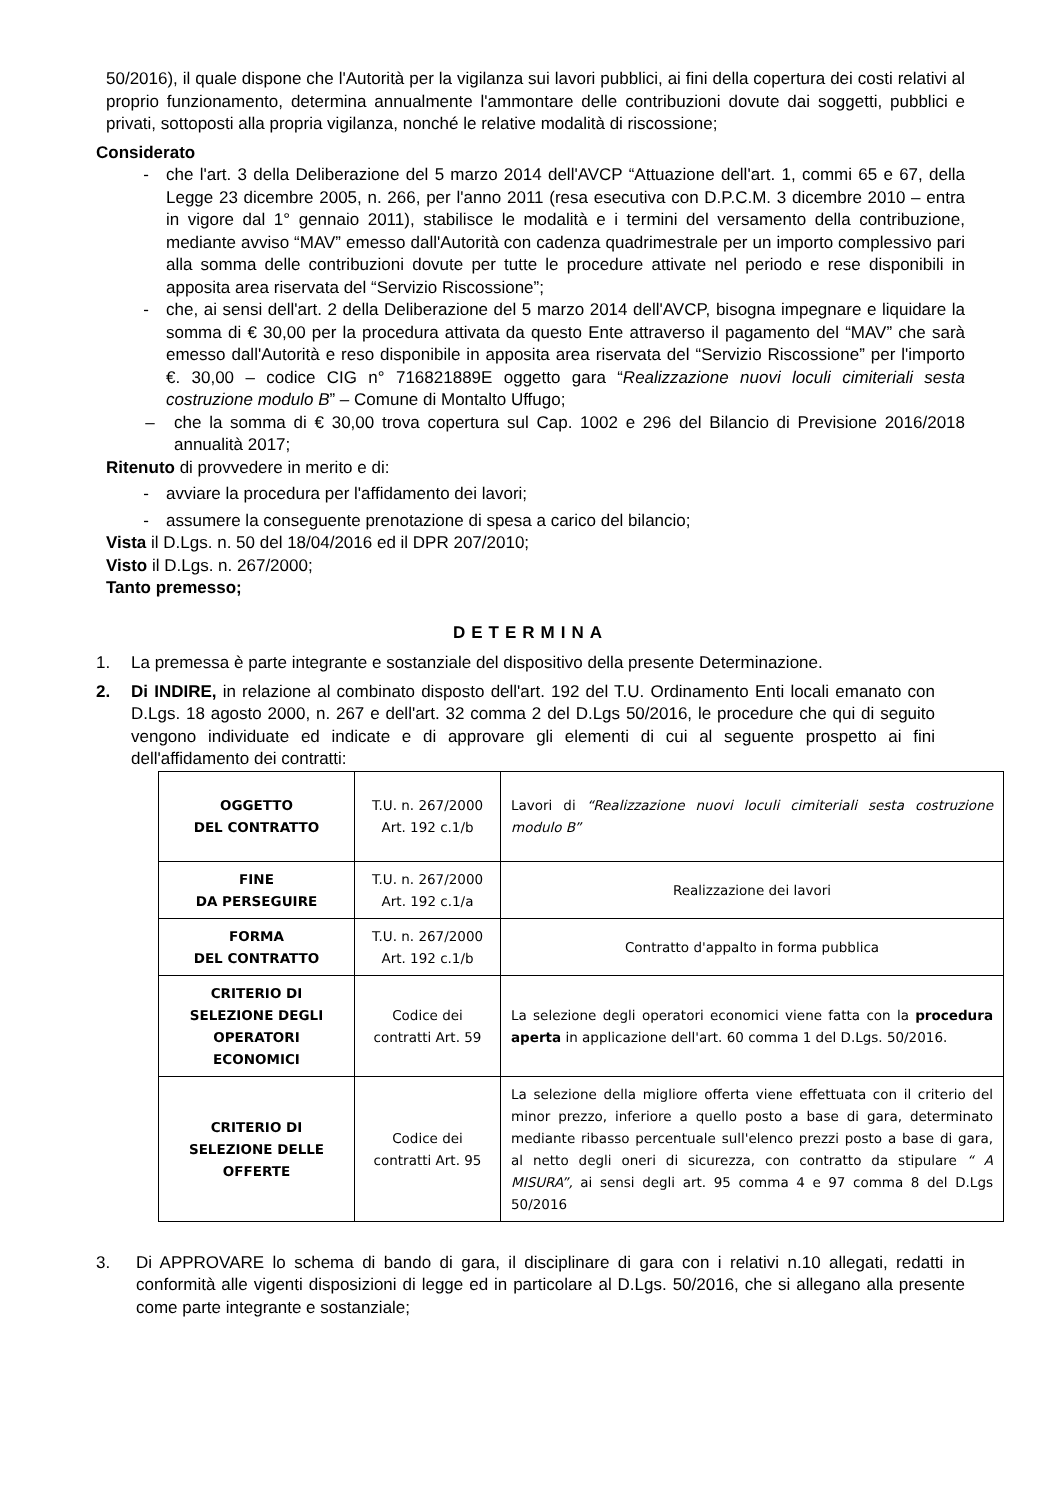50/2016), il quale dispone che l'Autorità per la vigilanza sui lavori pubblici, ai fini della copertura dei costi relativi al proprio funzionamento, determina annualmente l'ammontare delle contribuzioni dovute dai soggetti, pubblici e privati, sottoposti alla propria vigilanza, nonché le relative modalità di riscossione;
Considerato
- che l'art. 3 della Deliberazione del 5 marzo 2014 dell'AVCP “Attuazione dell'art. 1, commi 65 e 67, della Legge 23 dicembre 2005, n. 266, per l'anno 2011 (resa esecutiva con D.P.C.M. 3 dicembre 2010 – entra in vigore dal 1° gennaio 2011), stabilisce le modalità e i termini del versamento della contribuzione, mediante avviso “MAV” emesso dall'Autorità con cadenza quadrimestrale per un importo complessivo pari alla somma delle contribuzioni dovute per tutte le procedure attivate nel periodo e rese disponibili in apposita area riservata del “Servizio Riscossione”;
- che, ai sensi dell'art. 2 della Deliberazione del 5 marzo 2014 dell'AVCP, bisogna impegnare e liquidare la somma di € 30,00 per la procedura attivata da questo Ente attraverso il pagamento del “MAV” che sarà emesso dall'Autorità e reso disponibile in apposita area riservata del “Servizio Riscossione” per l'importo €. 30,00 – codice CIG n° 716821889E oggetto gara “Realizzazione nuovi loculi cimiteriali sesta costruzione modulo B” – Comune di Montalto Uffugo;
– che la somma di € 30,00 trova copertura sul Cap. 1002 e 296 del Bilancio di Previsione 2016/2018 annualità 2017;
Ritenuto di provvedere in merito e di:
- avviare la procedura per l'affidamento dei lavori;
- assumere la conseguente prenotazione di spesa a carico del bilancio;
Vista il D.Lgs. n. 50 del 18/04/2016 ed il DPR 207/2010;
Visto il D.Lgs. n. 267/2000;
Tanto premesso;
DETERMINA
1. La premessa è parte integrante e sostanziale del dispositivo della presente Determinazione.
2. Di INDIRE, in relazione al combinato disposto dell'art. 192 del T.U. Ordinamento Enti locali emanato con D.Lgs. 18 agosto 2000, n. 267 e dell'art. 32 comma 2 del D.Lgs 50/2016, le procedure che qui di seguito vengono individuate ed indicate e di approvare gli elementi di cui al seguente prospetto ai fini dell'affidamento dei contratti:
| OGGETTO DEL CONTRATTO | T.U. n. 267/2000 Art. 192 c.1/b | Lavori di “Realizzazione nuovi loculi cimiteriali sesta costruzione modulo B” |
| FINE DA PERSEGUIRE | T.U. n. 267/2000 Art. 192 c.1/a | Realizzazione dei lavori |
| FORMA DEL CONTRATTO | T.U. n. 267/2000 Art. 192 c.1/b | Contratto d'appalto in forma pubblica |
| CRITERIO DI SELEZIONE DEGLI OPERATORI ECONOMICI | Codice dei contratti Art. 59 | La selezione degli operatori economici viene fatta con la procedura aperta in applicazione dell'art. 60 comma 1 del D.Lgs. 50/2016. |
| CRITERIO DI SELEZIONE DELLE OFFERTE | Codice dei contratti Art. 95 | La selezione della migliore offerta viene effettuata con il criterio del minor prezzo, inferiore a quello posto a base di gara, determinato mediante ribasso percentuale sull'elenco prezzi posto a base di gara, al netto degli oneri di sicurezza, con contratto da stipulare “ A MISURA”, ai sensi degli art. 95 comma 4 e 97 comma 8 del D.Lgs 50/2016 |
3. Di APPROVARE lo schema di bando di gara, il disciplinare di gara con i relativi n.10 allegati, redatti in conformità alle vigenti disposizioni di legge ed in particolare al D.Lgs. 50/2016, che si allegano alla presente come parte integrante e sostanziale;